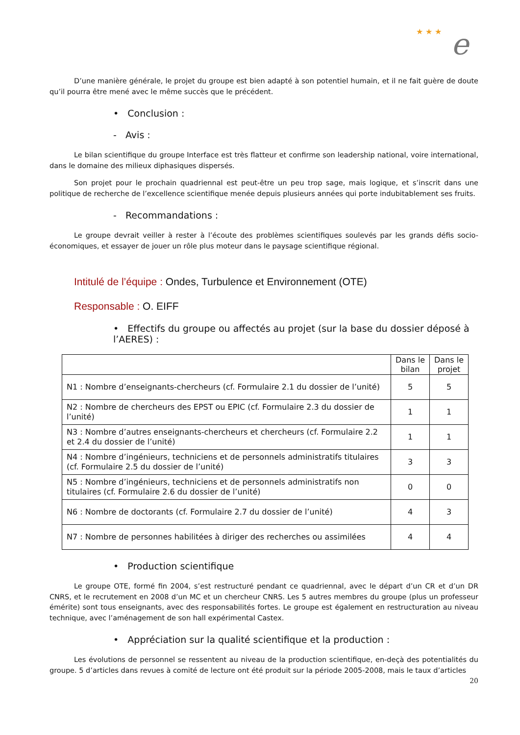★ ★ ★ e
D’une manière générale, le projet du groupe est bien adapté à son potentiel humain, et il ne fait guère de doute qu’il pourra être mené avec le même succès que le précédent.
• Conclusion :
- Avis :
Le bilan scientifique du groupe Interface est très flatteur et confirme son leadership national, voire international, dans le domaine des milieux diphasiques dispersés.
Son projet pour le prochain quadriennal est peut-être un peu trop sage, mais logique, et s’inscrit dans une politique de recherche de l’excellence scientifique menée depuis plusieurs années qui porte indubitablement ses fruits.
- Recommandations :
Le groupe devrait veiller à rester à l’écoute des problèmes scientifiques soulevés par les grands défis socio-économiques, et essayer de jouer un rôle plus moteur dans le paysage scientifique régional.
Intitulé de l’équipe : Ondes, Turbulence et Environnement (OTE)
Responsable : O. EIFF
• Effectifs du groupe ou affectés au projet (sur la base du dossier déposé à l’AERES) :
| | Dans le bilan | Dans le projet |
| --- | --- | --- |
| N1 : Nombre d’enseignants-chercheurs (cf. Formulaire 2.1 du dossier de l’unité) | 5 | 5 |
| N2 : Nombre de chercheurs des EPST ou EPIC (cf. Formulaire 2.3 du dossier de l’unité) | 1 | 1 |
| N3 : Nombre d’autres enseignants-chercheurs et chercheurs (cf. Formulaire 2.2 et 2.4 du dossier de l’unité) | 1 | 1 |
| N4 : Nombre d’ingénieurs, techniciens et de personnels administratifs titulaires (cf. Formulaire 2.5 du dossier de l’unité) | 3 | 3 |
| N5 : Nombre d’ingénieurs, techniciens et de personnels administratifs non titulaires (cf. Formulaire 2.6 du dossier de l’unité) | 0 | 0 |
| N6 : Nombre de doctorants (cf. Formulaire 2.7 du dossier de l’unité) | 4 | 3 |
| N7 : Nombre de personnes habilitées à diriger des recherches ou assimilées | 4 | 4 |
• Production scientifique
Le groupe OTE, formé fin 2004, s’est restructuré pendant ce quadriennal, avec le départ d’un CR et d’un DR CNRS, et le recrutement en 2008 d’un MC et un chercheur CNRS. Les 5 autres membres du groupe (plus un professeur émérite) sont tous enseignants, avec des responsabilités fortes. Le groupe est également en restructuration au niveau technique, avec l’aménagement de son hall expérimental Castex.
• Appréciation sur la qualité scientifique et la production :
Les évolutions de personnel se ressentent au niveau de la production scientifique, en-deçà des potentialités du groupe. 5 d’articles dans revues à comité de lecture ont été produit sur la période 2005-2008, mais le taux d’articles
20